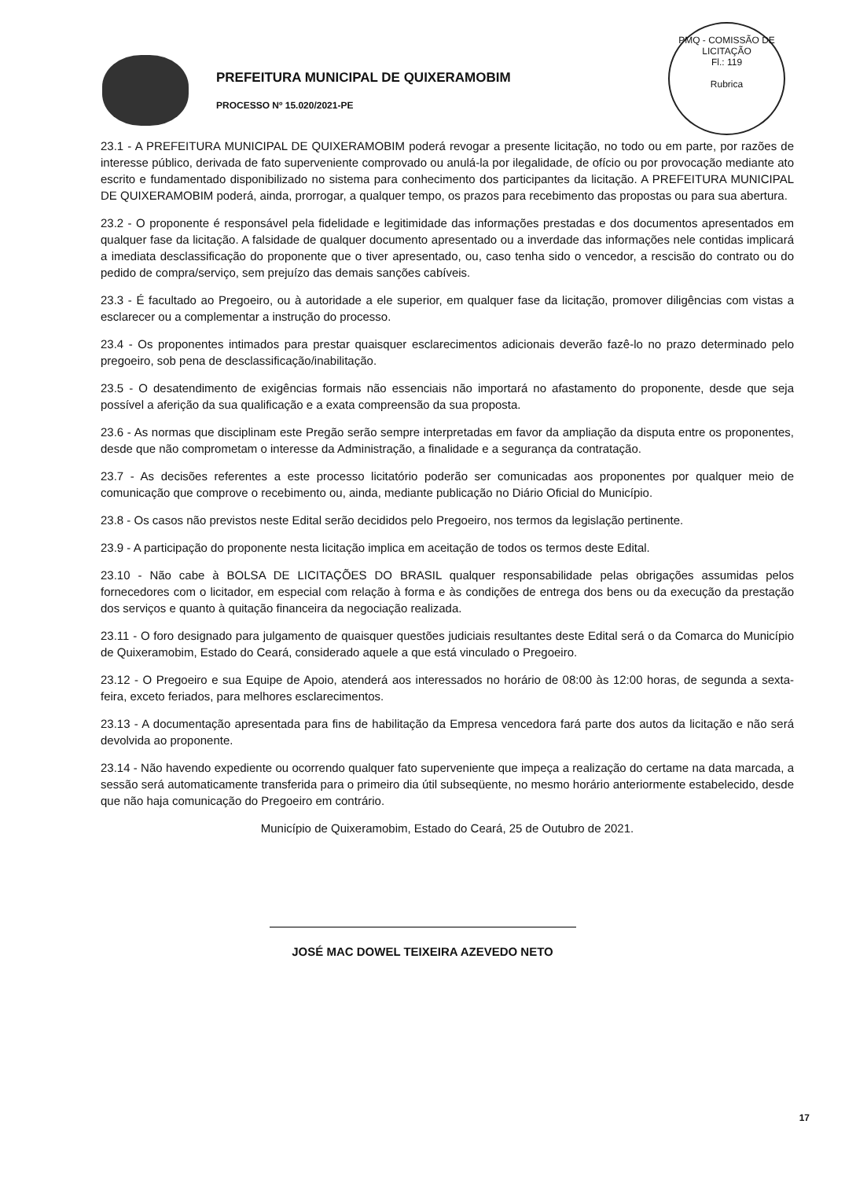PREFEITURA MUNICIPAL DE QUIXERAMOBIM
PROCESSO Nº 15.020/2021-PE
PMQ - COMISSÃO DE LICITAÇÃO
Fl.: 119
Rubrica
23.1 - A PREFEITURA MUNICIPAL DE QUIXERAMOBIM poderá revogar a presente licitação, no todo ou em parte, por razões de interesse público, derivada de fato superveniente comprovado ou anulá-la por ilegalidade, de ofício ou por provocação mediante ato escrito e fundamentado disponibilizado no sistema para conhecimento dos participantes da licitação. A PREFEITURA MUNICIPAL DE QUIXERAMOBIM poderá, ainda, prorrogar, a qualquer tempo, os prazos para recebimento das propostas ou para sua abertura.
23.2 - O proponente é responsável pela fidelidade e legitimidade das informações prestadas e dos documentos apresentados em qualquer fase da licitação. A falsidade de qualquer documento apresentado ou a inverdade das informações nele contidas implicará a imediata desclassificação do proponente que o tiver apresentado, ou, caso tenha sido o vencedor, a rescisão do contrato ou do pedido de compra/serviço, sem prejuízo das demais sanções cabíveis.
23.3 - É facultado ao Pregoeiro, ou à autoridade a ele superior, em qualquer fase da licitação, promover diligências com vistas a esclarecer ou a complementar a instrução do processo.
23.4 - Os proponentes intimados para prestar quaisquer esclarecimentos adicionais deverão fazê-lo no prazo determinado pelo pregoeiro, sob pena de desclassificação/inabilitação.
23.5 - O desatendimento de exigências formais não essenciais não importará no afastamento do proponente, desde que seja possível a aferição da sua qualificação e a exata compreensão da sua proposta.
23.6 - As normas que disciplinam este Pregão serão sempre interpretadas em favor da ampliação da disputa entre os proponentes, desde que não comprometam o interesse da Administração, a finalidade e a segurança da contratação.
23.7 - As decisões referentes a este processo licitatório poderão ser comunicadas aos proponentes por qualquer meio de comunicação que comprove o recebimento ou, ainda, mediante publicação no Diário Oficial do Município.
23.8 - Os casos não previstos neste Edital serão decididos pelo Pregoeiro, nos termos da legislação pertinente.
23.9 - A participação do proponente nesta licitação implica em aceitação de todos os termos deste Edital.
23.10 - Não cabe à BOLSA DE LICITAÇÕES DO BRASIL qualquer responsabilidade pelas obrigações assumidas pelos fornecedores com o licitador, em especial com relação à forma e às condições de entrega dos bens ou da execução da prestação dos serviços e quanto à quitação financeira da negociação realizada.
23.11 - O foro designado para julgamento de quaisquer questões judiciais resultantes deste Edital será o da Comarca do Município de Quixeramobim, Estado do Ceará, considerado aquele a que está vinculado o Pregoeiro.
23.12 - O Pregoeiro e sua Equipe de Apoio, atenderá aos interessados no horário de 08:00 às 12:00 horas, de segunda a sexta-feira, exceto feriados, para melhores esclarecimentos.
23.13 - A documentação apresentada para fins de habilitação da Empresa vencedora fará parte dos autos da licitação e não será devolvida ao proponente.
23.14 - Não havendo expediente ou ocorrendo qualquer fato superveniente que impeça a realização do certame na data marcada, a sessão será automaticamente transferida para o primeiro dia útil subseqüente, no mesmo horário anteriormente estabelecido, desde que não haja comunicação do Pregoeiro em contrário.
Município de Quixeramobim, Estado do Ceará, 25 de Outubro de 2021.
JOSÉ MAC DOWEL TEIXEIRA AZEVEDO NETO
17